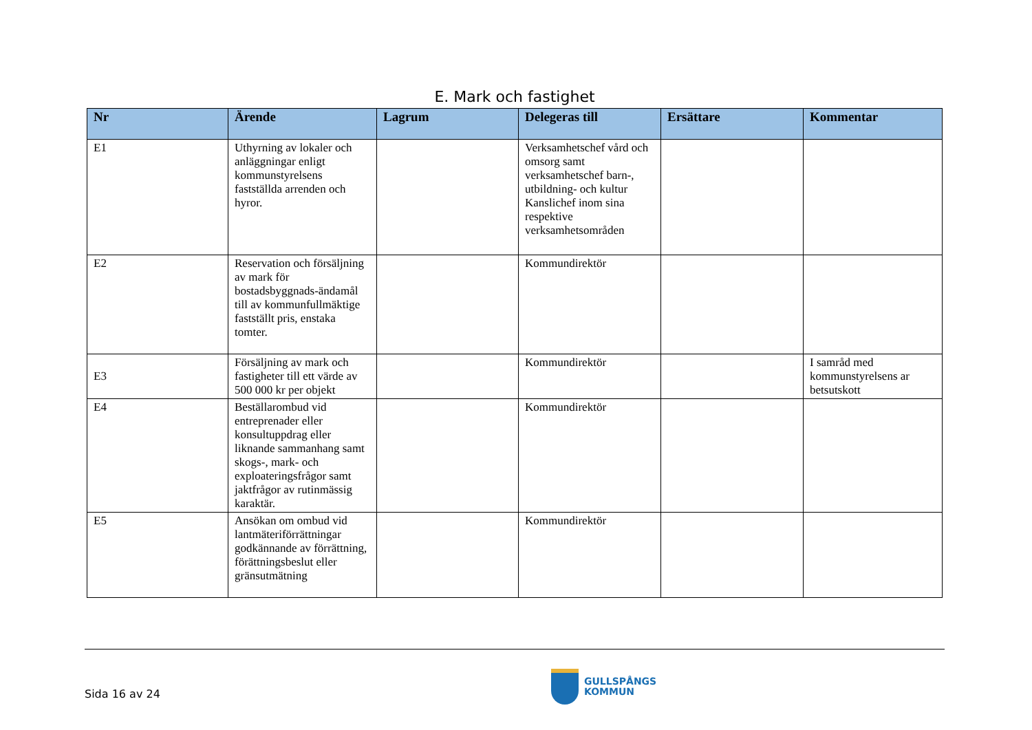E. Mark och fastighet
| Nr | Ärende | Lagrum | Delegeras till | Ersättare | Kommentar |
| --- | --- | --- | --- | --- | --- |
| E1 | Uthyrning av lokaler och anläggningar enligt kommunstyrelsens fastställda arrenden och hyror. | | Verksamhetschef vård och omsorg samt verksamhetschef barn-, utbildning- och kultur Kanslichef inom sina respektive verksamhetsområden | | |
| E2 | Reservation och försäljning av mark för bostadsbyggnads-ändamål till av kommunfullmäktige fastställt pris, enstaka tomter. | | Kommundirektör | | |
| E3 | Försäljning av mark och fastigheter till ett värde av 500 000 kr per objekt | | Kommundirektör | | I samråd med kommunstyrelsens ar betsutskott |
| E4 | Beställarombud vid entreprenader eller konsultuppdrag eller liknande sammanhang samt skogs-, mark- och exploateringsfrågor samt jaktfrågor av rutinmässig karaktär. | | Kommundirektör | | |
| E5 | Ansökan om ombud vid lantmäteriförrättningar godkännande av förrättning, förättningsbeslut eller gränsutmätning | | Kommundirektör | | |
Sida 16 av 24
GULLSPÅNGS
KOMMUN